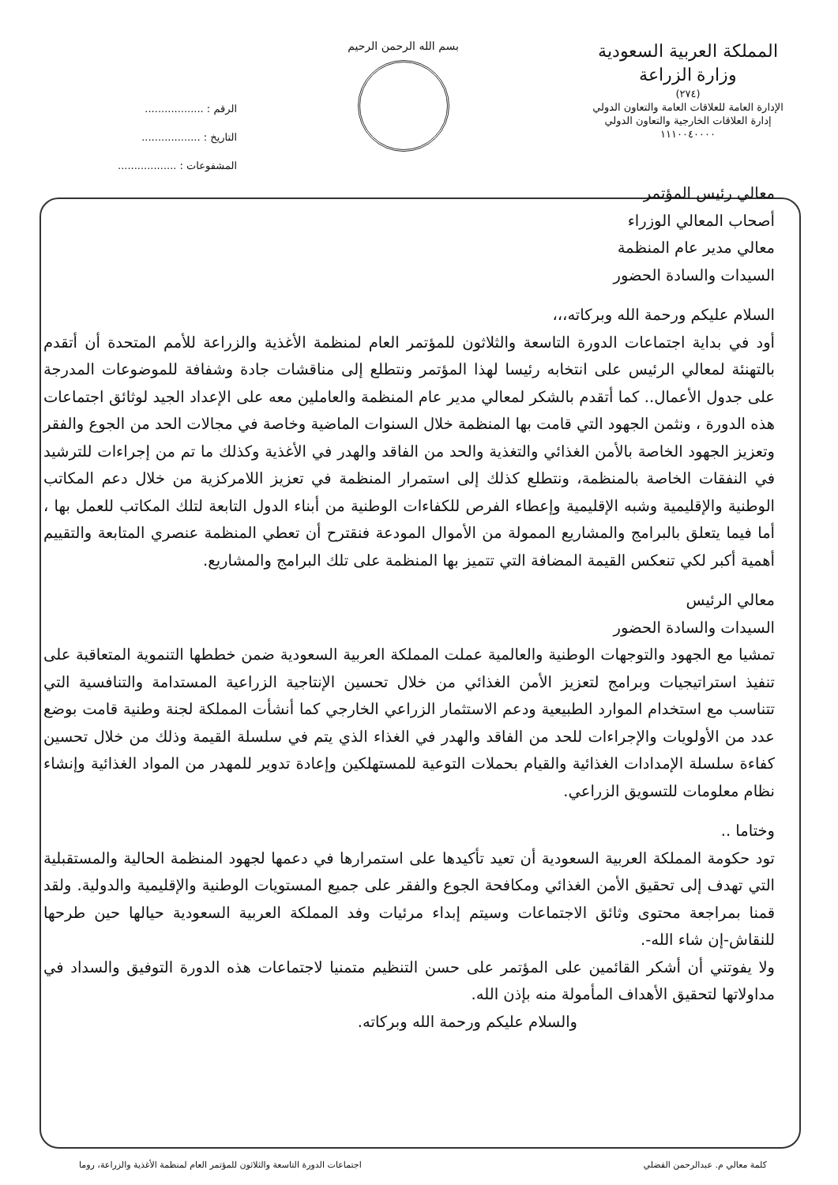المملكة العربية السعودية
وزارة الزراعة
(٢٧٤)
الإدارة العامة للعلاقات العامة والتعاون الدولي
إدارة العلاقات الخارجية والتعاون الدولي
١١١٠٠٤٠٠٠٠
بسم الله الرحمن الرحيم
الرقم : ..................
التاريخ : ..................
المشفوعات : ..................
معالي رئيس المؤتمر
أصحاب المعالي الوزراء
معالي مدير عام المنظمة
السيدات والسادة الحضور
السلام عليكم ورحمة الله وبركاته،،،
أود في بداية اجتماعات الدورة التاسعة والثلاثون للمؤتمر العام لمنظمة الأغذية والزراعة للأمم المتحدة أن أتقدم بالتهنئة لمعالي الرئيس على انتخابه رئيسا لهذا المؤتمر ونتطلع إلى مناقشات جادة وشفافة للموضوعات المدرجة على جدول الأعمال.. كما أتقدم بالشكر لمعالي مدير عام المنظمة والعاملين معه على الإعداد الجيد لوثائق اجتماعات هذه الدورة ، ونثمن الجهود التي قامت بها المنظمة خلال السنوات الماضية وخاصة في مجالات الحد من الجوع والفقر وتعزيز الجهود الخاصة بالأمن الغذائي والتغذية والحد من الفاقد والهدر في الأغذية وكذلك ما تم من إجراءات للترشيد في النفقات الخاصة بالمنظمة، ونتطلع كذلك إلى استمرار المنظمة في تعزيز اللامركزية من خلال دعم المكاتب الوطنية والإقليمية وشبه الإقليمية وإعطاء الفرص للكفاءات الوطنية من أبناء الدول التابعة لتلك المكاتب للعمل بها ، أما فيما يتعلق بالبرامج والمشاريع الممولة من الأموال المودعة فنقترح أن تعطي المنظمة عنصري المتابعة والتقييم أهمية أكبر لكي تنعكس القيمة المضافة التي تتميز بها المنظمة على تلك البرامج والمشاريع.
معالي الرئيس
السيدات والسادة الحضور
تمشيا مع الجهود والتوجهات الوطنية والعالمية عملت المملكة العربية السعودية ضمن خططها التنموية المتعاقبة على تنفيذ استراتيجيات وبرامج لتعزيز الأمن الغذائي من خلال تحسين الإنتاجية الزراعية المستدامة والتنافسية التي تتناسب مع استخدام الموارد الطبيعية ودعم الاستثمار الزراعي الخارجي كما أنشأت المملكة لجنة وطنية قامت بوضع عدد من الأولويات والإجراءات للحد من الفاقد والهدر في الغذاء الذي يتم في سلسلة القيمة وذلك من خلال تحسين كفاءة سلسلة الإمدادات الغذائية والقيام بحملات التوعية للمستهلكين وإعادة تدوير للمهدر من المواد الغذائية وإنشاء نظام معلومات للتسويق الزراعي.
وختاما ..
تود حكومة المملكة العربية السعودية أن تعيد تأكيدها على استمرارها في دعمها لجهود المنظمة الحالية والمستقبلية التي تهدف إلى تحقيق الأمن الغذائي ومكافحة الجوع والفقر على جميع المستويات الوطنية والإقليمية والدولية. ولقد قمنا بمراجعة محتوى وثائق الاجتماعات وسيتم إبداء مرئيات وفد المملكة العربية السعودية حيالها حين طرحها للنقاش-إن شاء الله-.
ولا يفوتني أن أشكر القائمين على المؤتمر على حسن التنظيم متمنيا لاجتماعات هذه الدورة التوفيق والسداد في مداولاتها لتحقيق الأهداف المأمولة منه بإذن الله.
والسلام عليكم ورحمة الله وبركاته.
كلمة معالي م. عبدالرحمن الفضلي اجتماعات الدورة التاسعة والثلاثون للمؤتمر العام لمنظمة الأغذية والزراعة، روما